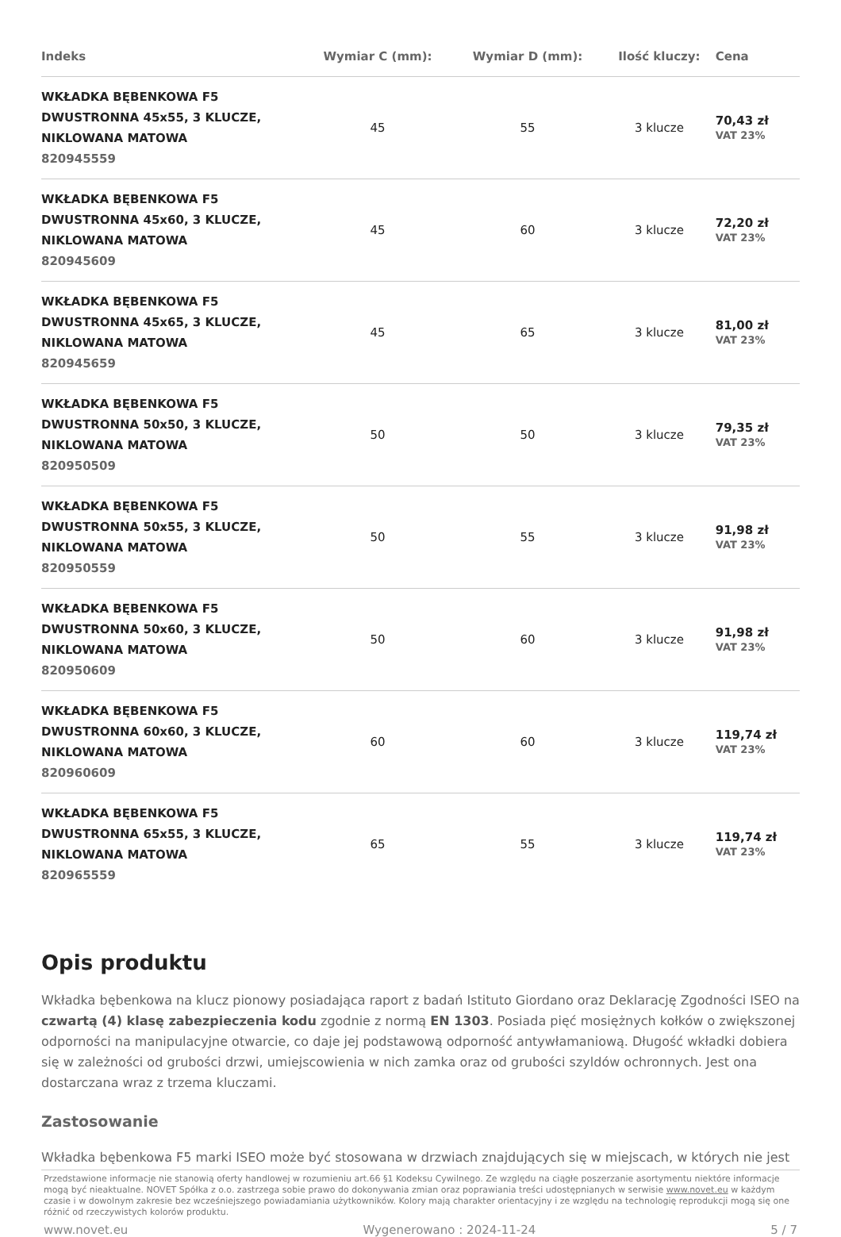| Indeks | Wymiar C (mm): | Wymiar D (mm): | Ilość kluczy: | Cena |
| --- | --- | --- | --- | --- |
| WKŁADKA BĘBENKOWA F5 DWUSTRONNA 45x55, 3 KLUCZE, NIKLOWANA MATOWA 820945559 | 45 | 55 | 3 klucze | 70,43 zł VAT 23% |
| WKŁADKA BĘBENKOWA F5 DWUSTRONNA 45x60, 3 KLUCZE, NIKLOWANA MATOWA 820945609 | 45 | 60 | 3 klucze | 72,20 zł VAT 23% |
| WKŁADKA BĘBENKOWA F5 DWUSTRONNA 45x65, 3 KLUCZE, NIKLOWANA MATOWA 820945659 | 45 | 65 | 3 klucze | 81,00 zł VAT 23% |
| WKŁADKA BĘBENKOWA F5 DWUSTRONNA 50x50, 3 KLUCZE, NIKLOWANA MATOWA 820950509 | 50 | 50 | 3 klucze | 79,35 zł VAT 23% |
| WKŁADKA BĘBENKOWA F5 DWUSTRONNA 50x55, 3 KLUCZE, NIKLOWANA MATOWA 820950559 | 50 | 55 | 3 klucze | 91,98 zł VAT 23% |
| WKŁADKA BĘBENKOWA F5 DWUSTRONNA 50x60, 3 KLUCZE, NIKLOWANA MATOWA 820950609 | 50 | 60 | 3 klucze | 91,98 zł VAT 23% |
| WKŁADKA BĘBENKOWA F5 DWUSTRONNA 60x60, 3 KLUCZE, NIKLOWANA MATOWA 820960609 | 60 | 60 | 3 klucze | 119,74 zł VAT 23% |
| WKŁADKA BĘBENKOWA F5 DWUSTRONNA 65x55, 3 KLUCZE, NIKLOWANA MATOWA 820965559 | 65 | 55 | 3 klucze | 119,74 zł VAT 23% |
Opis produktu
Wkładka bębenkowa na klucz pionowy posiadająca raport z badań Istituto Giordano oraz Deklarację Zgodności ISEO na czwartą (4) klasę zabezpieczenia kodu zgodnie z normą EN 1303. Posiada pięć mosiężnych kołków o zwiększonej odporności na manipulacyjne otwarcie, co daje jej podstawową odporność antywłamaniową. Długość wkładki dobiera się w zależności od grubości drzwi, umiejscowienia w nich zamka oraz od grubości szyldów ochronnych. Jest ona dostarczana wraz z trzema kluczami.
Zastosowanie
Wkładka bębenkowa F5 marki ISEO może być stosowana w drzwiach znajdujących się w miejscach, w których nie jest
Przedstawione informacje nie stanowią oferty handlowej w rozumieniu art.66 §1 Kodeksu Cywilnego. Ze względu na ciągłe poszerzanie asortymentu niektóre informacje mogą być nieaktualne. NOVET Spółka z o.o. zastrzega sobie prawo do dokonywania zmian oraz poprawiania treści udostępnianych w serwisie www.novet.eu w każdym czasie i w dowolnym zakresie bez wcześniejszego powiadamiania użytkowników. Kolory mają charakter orientacyjny i ze względu na technologię reprodukcji mogą się one różnić od rzeczywistych kolorów produktu.
www.novet.eu Wygenerowano : 2024-11-24 5 / 7